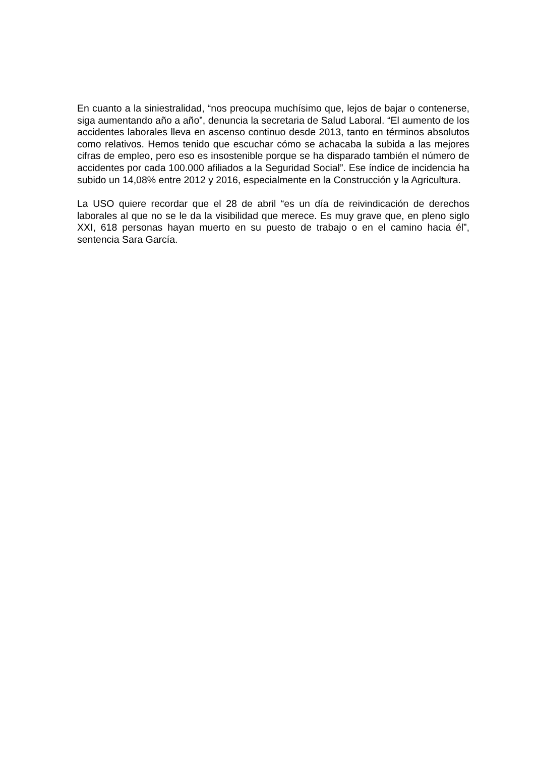En cuanto a la siniestralidad, “nos preocupa muchísimo que, lejos de bajar o contenerse, siga aumentando año a año”, denuncia la secretaria de Salud Laboral. “El aumento de los accidentes laborales lleva en ascenso continuo desde 2013, tanto en términos absolutos como relativos. Hemos tenido que escuchar cómo se achacaba la subida a las mejores cifras de empleo, pero eso es insostenible porque se ha disparado también el número de accidentes por cada 100.000 afiliados a la Seguridad Social”. Ese índice de incidencia ha subido un 14,08% entre 2012 y 2016, especialmente en la Construcción y la Agricultura.
La USO quiere recordar que el 28 de abril “es un día de reivindicación de derechos laborales al que no se le da la visibilidad que merece. Es muy grave que, en pleno siglo XXI, 618 personas hayan muerto en su puesto de trabajo o en el camino hacia él”, sentencia Sara García.